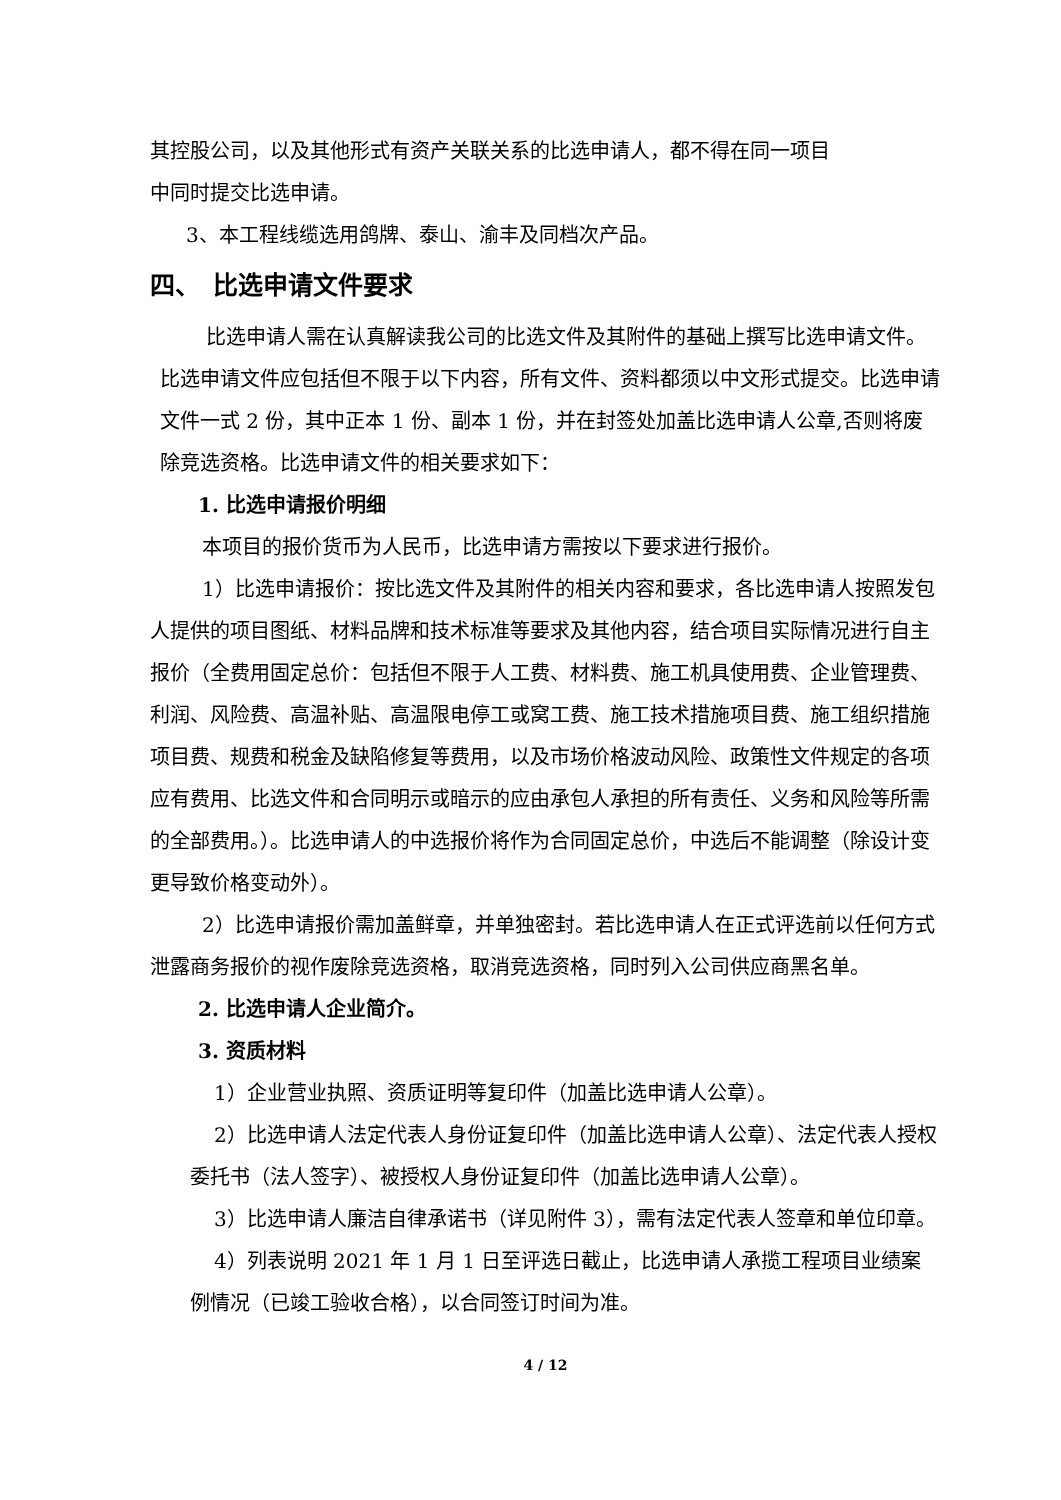其控股公司，以及其他形式有资产关联关系的比选申请人，都不得在同一项目
中同时提交比选申请。
3、本工程线缆选用鸽牌、泰山、渝丰及同档次产品。
四、　比选申请文件要求
比选申请人需在认真解读我公司的比选文件及其附件的基础上撰写比选申请文件。比选申请文件应包括但不限于以下内容，所有文件、资料都须以中文形式提交。比选申请文件一式 2 份，其中正本 1 份、副本 1 份，并在封签处加盖比选申请人公章,否则将废除竞选资格。比选申请文件的相关要求如下：
1. 比选申请报价明细
本项目的报价货币为人民币，比选申请方需按以下要求进行报价。
1）比选申请报价：按比选文件及其附件的相关内容和要求，各比选申请人按照发包人提供的项目图纸、材料品牌和技术标准等要求及其他内容，结合项目实际情况进行自主报价（全费用固定总价：包括但不限于人工费、材料费、施工机具使用费、企业管理费、利润、风险费、高温补贴、高温限电停工或窝工费、施工技术措施项目费、施工组织措施项目费、规费和税金及缺陷修复等费用，以及市场价格波动风险、政策性文件规定的各项应有费用、比选文件和合同明示或暗示的应由承包人承担的所有责任、义务和风险等所需的全部费用。）。比选申请人的中选报价将作为合同固定总价，中选后不能调整（除设计变更导致价格变动外）。
2）比选申请报价需加盖鲜章，并单独密封。若比选申请人在正式评选前以任何方式泄露商务报价的视作废除竞选资格，取消竞选资格，同时列入公司供应商黑名单。
2. 比选申请人企业简介。
3. 资质材料
1）企业营业执照、资质证明等复印件（加盖比选申请人公章）。
2）比选申请人法定代表人身份证复印件（加盖比选申请人公章）、法定代表人授权委托书（法人签字）、被授权人身份证复印件（加盖比选申请人公章）。
3）比选申请人廉洁自律承诺书（详见附件 3），需有法定代表人签章和单位印章。
4）列表说明 2021 年 1 月 1 日至评选日截止，比选申请人承揽工程项目业绩案例情况（已竣工验收合格），以合同签订时间为准。
4 / 12